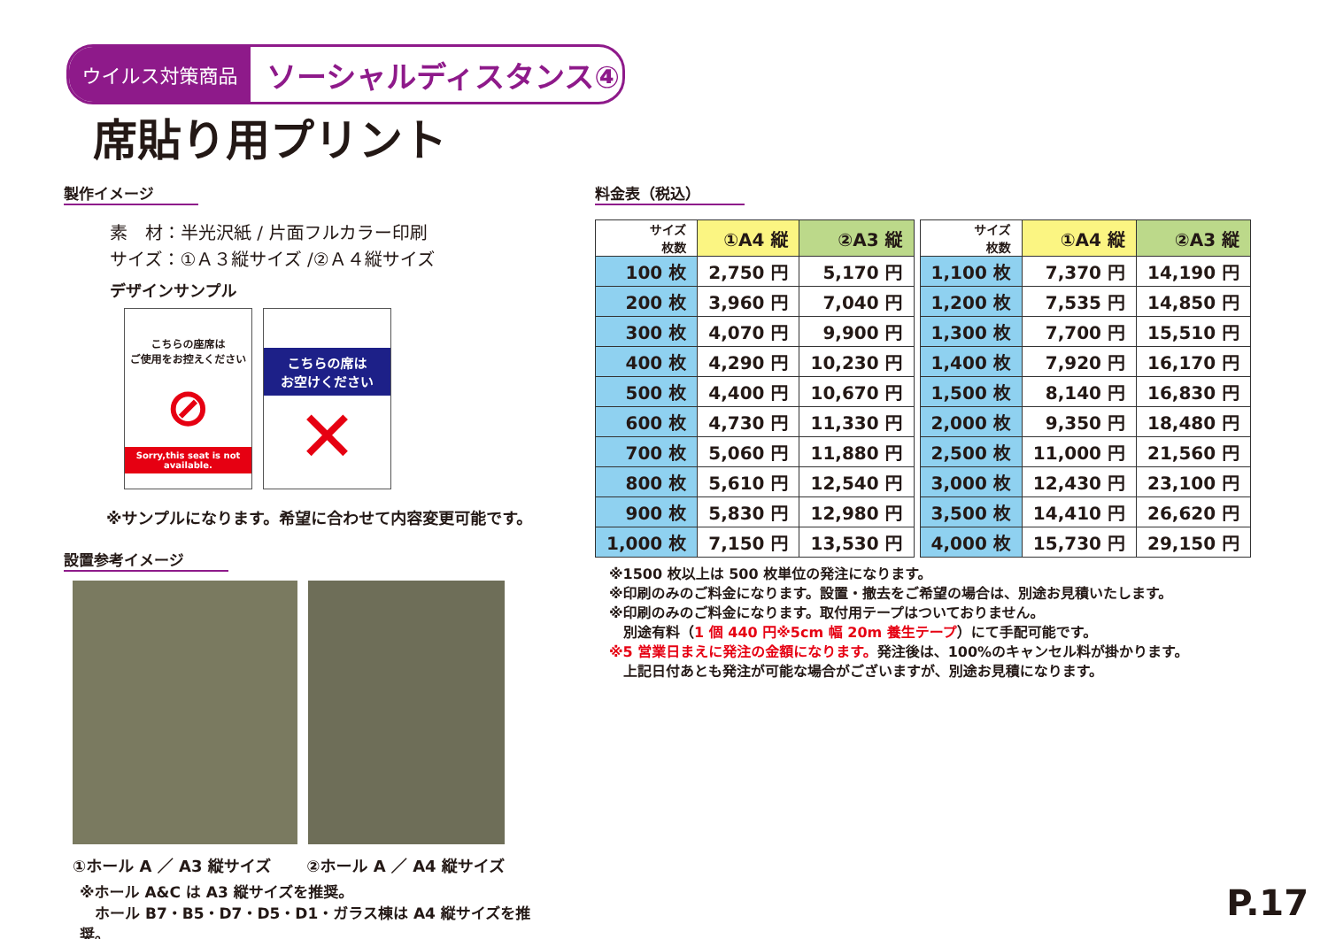ウイルス対策商品
ソーシャルディスタンス④
席貼り用プリント
製作イメージ
素　材：半光沢紙 / 片面フルカラー印刷
サイズ：①Ａ３縦サイズ /②Ａ４縦サイズ
デザインサンプル
こちらの座席は
ご使用をお控えください
⊘
Sorry,this seat is not available.
こちらの席は
お空けください
✕
※サンプルになります。希望に合わせて内容変更可能です。
設置参考イメージ
①ホール A ／ A3 縦サイズ ②ホール A ／ A4 縦サイズ
※ホール A&C は A3 縦サイズを推奨。
　ホール B7・B5・D7・D5・D1・ガラス棟は A4 縦サイズを推奨。
料金表（税込）
| サイズ 枚数 | ①A4 縦 | ②A3 縦 |
| --- | --- | --- |
| 100 枚 | 2,750 円 | 5,170 円 |
| 200 枚 | 3,960 円 | 7,040 円 |
| 300 枚 | 4,070 円 | 9,900 円 |
| 400 枚 | 4,290 円 | 10,230 円 |
| 500 枚 | 4,400 円 | 10,670 円 |
| 600 枚 | 4,730 円 | 11,330 円 |
| 700 枚 | 5,060 円 | 11,880 円 |
| 800 枚 | 5,610 円 | 12,540 円 |
| 900 枚 | 5,830 円 | 12,980 円 |
| 1,000 枚 | 7,150 円 | 13,530 円 |
| サイズ 枚数 | ①A4 縦 | ②A3 縦 |
| --- | --- | --- |
| 1,100 枚 | 7,370 円 | 14,190 円 |
| 1,200 枚 | 7,535 円 | 14,850 円 |
| 1,300 枚 | 7,700 円 | 15,510 円 |
| 1,400 枚 | 7,920 円 | 16,170 円 |
| 1,500 枚 | 8,140 円 | 16,830 円 |
| 2,000 枚 | 9,350 円 | 18,480 円 |
| 2,500 枚 | 11,000 円 | 21,560 円 |
| 3,000 枚 | 12,430 円 | 23,100 円 |
| 3,500 枚 | 14,410 円 | 26,620 円 |
| 4,000 枚 | 15,730 円 | 29,150 円 |
※1500 枚以上は 500 枚単位の発注になります。
※印刷のみのご料金になります。設置・撤去をご希望の場合は、別途お見積いたします。
※印刷のみのご料金になります。取付用テープはついておりません。
　別途有料（1 個 440 円※5cm 幅 20m 養生テープ）にて手配可能です。
※5 営業日まえに発注の金額になります。発注後は、100%のキャンセル料が掛かります。
　上記日付あとも発注が可能な場合がございますが、別途お見積になります。
P.17